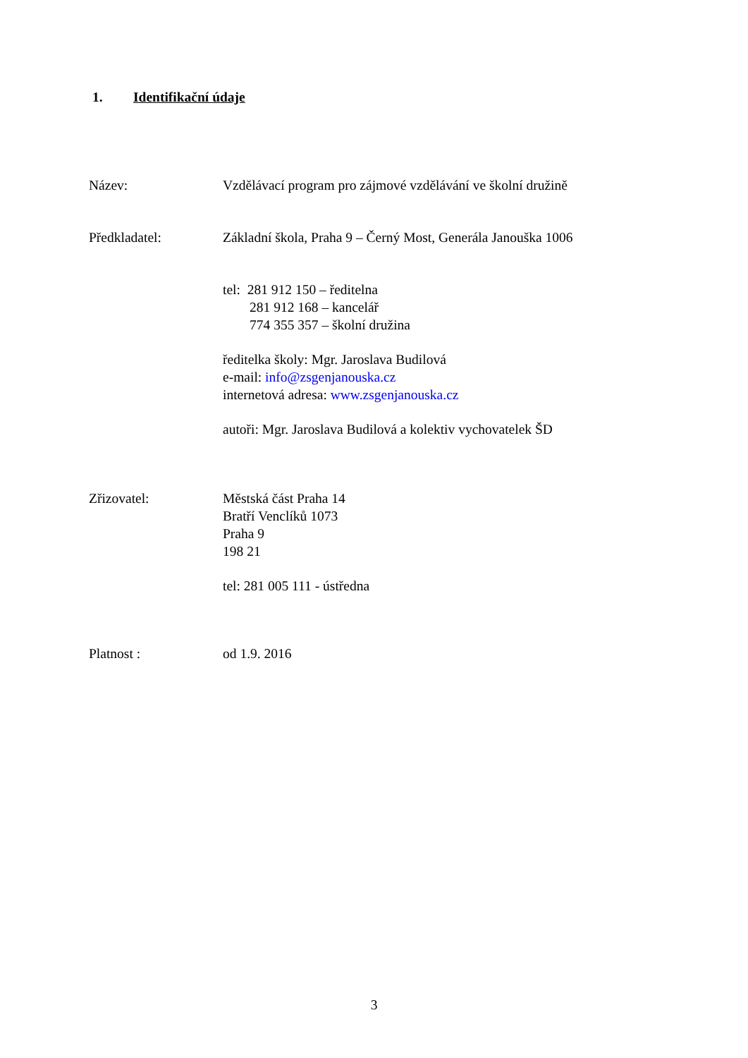1. Identifikační údaje
Název: Vzdělávací program pro zájmové vzdělávání ve školní družině
Předkladatel: Základní škola, Praha 9 – Černý Most, Generála Janouška 1006
tel: 281 912 150 – ředitelna
281 912 168 – kancelář
774 355 357 – školní družina
ředitelka školy: Mgr. Jaroslava Budilová
e-mail: info@zsgenjanouska.cz
internetová adresa: www.zsgenjanouska.cz
autoři: Mgr. Jaroslava Budilová a kolektiv vychovatelek ŠD
Zřizovatel: Městská část Praha 14
Bratří Venclíků 1073
Praha 9
198 21
tel: 281 005 111 - ústředna
Platnost : od 1.9. 2016
3